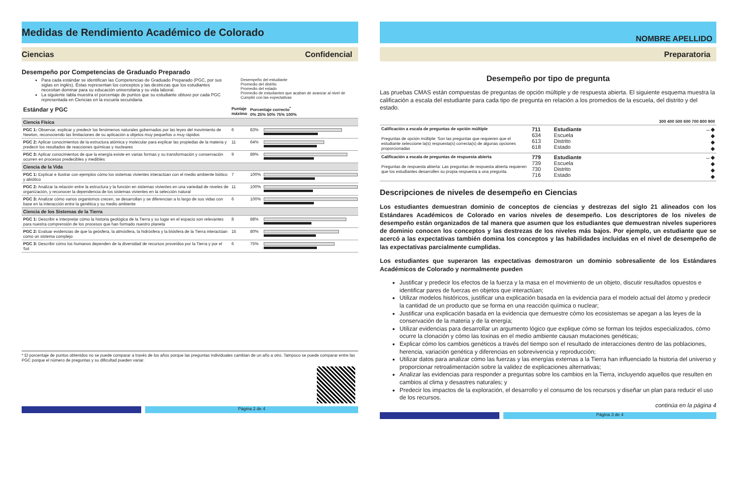Medidas de Rendimiento Académico de Colorado
Ciencias Confidencial
Desempeño por Competencias de Graduado Preparado
Para cada estándar se identifican las Competencias de Graduado Preparado (PGC, por sus siglas en inglés). Éstas representan los conceptos y las destrezas que los estudiantes necesitan dominar para su educación universitaria y su vida laboral.
La siguiente tabla muestra el porcentaje de puntos que su estudiante obtuvo por cada PGC representada en Ciencias en la escuela secundaria.
Desempeño del estudiante
Promedio del distrito
Promedio del estado
Promedio de estudiantes que acaban de avanzar al nivel de Cumplió con las expectativas
| Estándar y PGC | Puntaje máximo | Porcentaje correcto<sup>*</sup> 0% 25% 50% 75% 100% | |
| --- | --- | --- | --- |
| Ciencia Física | | | |
| PGC 1: Observar, explicar y predecir los fenómenos naturales gobernados por las leyes del movimiento de Newton, reconociendo las limitaciones de su aplicación a objetos muy pequeños o muy rápidos | 6 | 83% | |
| PGC 2: Aplicar conocimientos de la estructura atómica y molecular para explicar las propiedas de la materia y predecir los resultados de reacciones químicas y nucleares | 11 | 64% | |
| PGC 3: Aplicar conocimientos de que la energía existe en varias formas y su transformación y conservación ocurren en procesos predecibles y medibles | 9 | 89% | |
| Ciencia de la Vida | | | |
| PGC 1: Explicar e ilustrar con ejemplos cómo los sistemas vivientes interactúan con el medio ambiente biótico y abiótico | 7 | 100% | |
| PGC 2: Analizar la relación entre la estructura y la función en sistemas vivientes en una variedad de niveles de organización, y reconocer la dependencia de los sistemas vivientes en la selección natural | 11 | 100% | |
| PGC 3: Analizar cómo varios organismos crecen, se desarrollan y se diferencian a lo largo de sus vidas con base en la interacción entre la genética y su medio ambiente | 6 | 100% | |
| Ciencia de los Sistemas de la Tierra | | | |
| PGC 1: Describir e interpretar cómo la historia geológica de la Tierra y su lugar en el espacio son relevantes para nuestra comprensión de los procesos que han formado nuestro planeta | 8 | 88% | |
| PGC 2: Evaluar evidencias de que la geósfera, la atmósfera, la hidrósfera y la biósfera de la Tierra interactúan como un sistema complejo | 15 | 80% | |
| PGC 3: Describir cómo los humanos dependen de la diversidad de recursos proveídos por la Tierra y por el Sol | 6 | 75% | |
* El porcentaje de puntos obtenidos no se puede comparar a través de los años porque las preguntas individuales cambian de un año a otro. Tampoco se puede comparar entre las PGC porque el número de preguntas y su dificultad pueden variar.
Página 2 de 4
NOMBRE APELLIDO
Preparatoria
Desempeño por tipo de pregunta
Las pruebas CMAS están compuestas de preguntas de opción múltiple y de respuesta abierta. El siguiente esquema muestra la calificación a escala del estudiante para cada tipo de pregunta en relación a los promedios de la escuela, del distrito y del estado.
| | | | 300 400 500 600 700 800 900 |
| --- | --- | --- | --- |
| Calificación a escala de preguntas de opción múltiple Preguntas de opción múltiple: Son las preguntas que requieren que el estudiante seleccione la(s) respuesta(s) correcta(s) de algunas opciones proporcionadas | 711 634 613 618 | Estudiante Escuela Distrito Estado | ↔◆ ◆ ◆ ◆ |
| Calificación a escala de preguntas de respuesta abierta Preguntas de respuesta abierta: Las preguntas de respuesta abierta requieren que los estudiantes desarrollen su propia respuesta a una pregunta | 779 739 730 716 | Estudiante Escuela Distrito Estado | ↔◆ ◆ ◆ ◆ |
Descripciones de niveles de desempeño en Ciencias
Los estudiantes demuestran dominio de conceptos de ciencias y destrezas del siglo 21 alineados con los Estándares Académicos de Colorado en varios niveles de desempeño. Los descriptores de los niveles de desempeño están organizados de tal manera que asumen que los estudiantes que demuestran niveles superiores de dominio conocen los conceptos y las destrezas de los niveles más bajos. Por ejemplo, un estudiante que se acercó a las expectativas también domina los conceptos y las habilidades incluidas en el nivel de desempeño de las expectativas parcialmente cumplidas.
Los estudiantes que superaron las expectativas demostraron un dominio sobresaliente de los Estándares Académicos de Colorado y normalmente pueden
Justificar y predecir los efectos de la fuerza y la masa en el movimiento de un objeto, discutir resultados opuestos e identificar pares de fuerzas en objetos que interactúan;
Utilizar modelos históricos, justificar una explicación basada en la evidencia para el modelo actual del átomo y predecir la cantidad de un producto que se forma en una reacción química o nuclear;
Justificar una explicación basada en la evidencia que demuestre cómo los ecosistemas se apegan a las leyes de la conservación de la materia y de la energía;
Utilizar evidencias para desarrollar un argumento lógico que explique cómo se forman los tejidos especializados, cómo ocurre la clonación y cómo las toxinas en el medio ambiente causan mutaciones genéticas;
Explicar cómo los cambios genéticos a través del tiempo son el resultado de interacciones dentro de las poblaciones, herencia, variación genética y diferencias en sobrevivencia y reproducción;
Utilizar datos para analizar cómo las fuerzas y las energías externas a la Tierra han influenciado la historia del universo y proporcionar retroalimentación sobre la validez de explicaciones alternativas;
Analizar las evidencias para responder a preguntas sobre los cambios en la Tierra, incluyendo aquellos que resulten en cambios al clima y desastres naturales; y
Predecir los impactos de la exploración, el desarrollo y el consumo de los recursos y diseñar un plan para reducir el uso de los recursos.
continúa en la página 4
Página 3 de 4